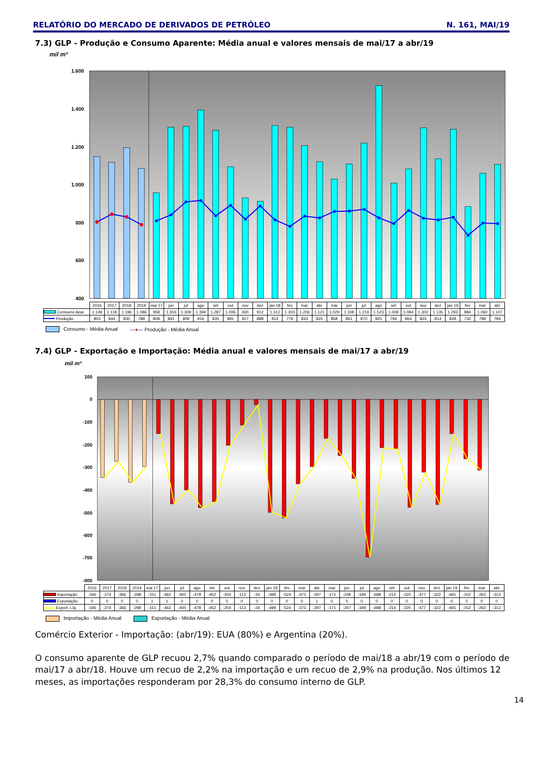RELATÓRIO DO MERCADO DE DERIVADOS DE PETRÓLEO N. 161, MAI/19
7.3) GLP - Produção e Consumo Aparente: Média anual e valores mensais de mai/17 a abr/19
mil m³
1.600
1.400
1.200
1.000
800
600
400
| | 2016 | 2017 | 2018 | 2019 | mai 17 | jun | jul | ago | set | out | nov | dez | jan 18 | fev | mar | abr | mai | jun | jul | ago | set | out | nov | dez | jan 19 | fev | mar | abr |
| --- | --- | --- | --- | --- | --- | --- | --- | --- | --- | --- | --- | --- | --- | --- | --- | --- | --- | --- | --- | --- | --- | --- | --- | --- | --- | --- | --- | --- |
| Consumo Apar. | 1.149 | 1.118 | 1.196 | 1.086 | 958 | 1.303 | 1.309 | 1.394 | 1.287 | 1.095 | 930 | 912 | 1.312 | 1.303 | 1.206 | 1.121 | 1.029 | 1.108 | 1.219 | 1.523 | 1.008 | 1.084 | 1.300 | 1.135 | 1.293 | 884 | 1.060 | 1.107 |
| Produção | 803 | 844 | 830 | 788 | 808 | 841 | 909 | 916 | 835 | 891 | 817 | 888 | 813 | 779 | 833 | 825 | 858 | 861 | 870 | 825 | 794 | 864 | 823 | 814 | 828 | 732 | 798 | 794 |
Consumo - Média Anual —●— Produção - Média Anual
7.4) GLP - Exportação e Importação: Média anual e valores mensais de mai/17 a abr/19
mil m³
100
0
-100
-200
-300
-400
-500
-600
-700
-800
| | 2016 | 2017 | 2018 | 2019 | mai 17 | jun | jul | ago | set | out | nov | dez | jan 18 | fev | mar | abr | mai | jun | jul | ago | set | out | nov | dez | jan 19 | fev | mar | abr |
| --- | --- | --- | --- | --- | --- | --- | --- | --- | --- | --- | --- | --- | --- | --- | --- | --- | --- | --- | --- | --- | --- | --- | --- | --- | --- | --- | --- | --- |
| Importação | -346 | -274 | -366 | -298 | -151 | -462 | -400 | -478 | -452 | -204 | -113 | -24 | -499 | -524 | -373 | -297 | -172 | -248 | -349 | -698 | -214 | -220 | -477 | -322 | -465 | -152 | -263 | -313 |
| Exportação | 0 | 0 | 0 | 0 | 1 | 1 | 0 | 0 | 0 | 0 | 0 | 0 | 0 | 0 | 0 | 1 | 0 | 0 | 0 | 0 | 0 | 0 | 0 | 0 | 0 | 0 | 0 | 0 |
| Export. Líq. | -346 | -274 | -366 | -298 | -151 | -462 | -400 | -478 | -452 | -204 | -113 | -24 | -499 | -524 | -373 | -297 | -171 | -247 | -349 | -698 | -214 | -220 | -477 | -322 | -465 | -152 | -263 | -313 |
Importação - Média Anual Exportação - Média Anual
Comércio Exterior - Importação: (abr/19): EUA (80%) e Argentina (20%).
O consumo aparente de GLP recuou 2,7% quando comparado o período de mai/18 a abr/19 com o período de mai/17 a abr/18. Houve um recuo de 2,2% na importação e um recuo de 2,9% na produção. Nos últimos 12 meses, as importações responderam por 28,3% do consumo interno de GLP.
14